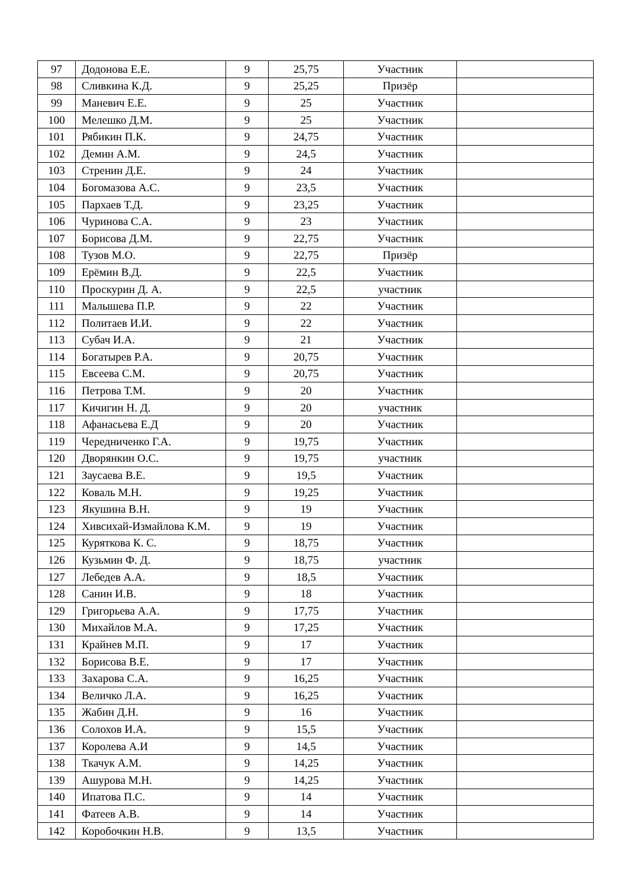| 97 | Додонова Е.Е. | 9 | 25,75 | Участник | |
| 98 | Сливкина К.Д. | 9 | 25,25 | Призёр | |
| 99 | Маневич Е.Е. | 9 | 25 | Участник | |
| 100 | Мелешко Д.М. | 9 | 25 | Участник | |
| 101 | Рябикин П.К. | 9 | 24,75 | Участник | |
| 102 | Демин А.М. | 9 | 24,5 | Участник | |
| 103 | Стренин Д.Е. | 9 | 24 | Участник | |
| 104 | Богомазова А.С. | 9 | 23,5 | Участник | |
| 105 | Пархаев Т.Д. | 9 | 23,25 | Участник | |
| 106 | Чуринова С.А. | 9 | 23 | Участник | |
| 107 | Борисова Д.М. | 9 | 22,75 | Участник | |
| 108 | Тузов М.О. | 9 | 22,75 | Призёр | |
| 109 | Ерёмин В.Д. | 9 | 22,5 | Участник | |
| 110 | Проскурин Д. А. | 9 | 22,5 | участник | |
| 111 | Малышева П.Р. | 9 | 22 | Участник | |
| 112 | Политаев И.И. | 9 | 22 | Участник | |
| 113 | Субач И.А. | 9 | 21 | Участник | |
| 114 | Богатырев Р.А. | 9 | 20,75 | Участник | |
| 115 | Евсеева С.М. | 9 | 20,75 | Участник | |
| 116 | Петрова Т.М. | 9 | 20 | Участник | |
| 117 | Кичигин Н. Д. | 9 | 20 | участник | |
| 118 | Афанасьева Е.Д | 9 | 20 | Участник | |
| 119 | Чередниченко Г.А. | 9 | 19,75 | Участник | |
| 120 | Дворянкин О.С. | 9 | 19,75 | участник | |
| 121 | Заусаева В.Е. | 9 | 19,5 | Участник | |
| 122 | Коваль М.Н. | 9 | 19,25 | Участник | |
| 123 | Якушина В.Н. | 9 | 19 | Участник | |
| 124 | Хивсихай-Измайлова К.М. | 9 | 19 | Участник | |
| 125 | Куряткова К. С. | 9 | 18,75 | Участник | |
| 126 | Кузьмин Ф. Д. | 9 | 18,75 | участник | |
| 127 | Лебедев А.А. | 9 | 18,5 | Участник | |
| 128 | Санин И.В. | 9 | 18 | Участник | |
| 129 | Григорьева А.А. | 9 | 17,75 | Участник | |
| 130 | Михайлов М.А. | 9 | 17,25 | Участник | |
| 131 | Крайнев М.П. | 9 | 17 | Участник | |
| 132 | Борисова В.Е. | 9 | 17 | Участник | |
| 133 | Захарова С.А. | 9 | 16,25 | Участник | |
| 134 | Величко Л.А. | 9 | 16,25 | Участник | |
| 135 | Жабин Д.Н. | 9 | 16 | Участник | |
| 136 | Солохов И.А. | 9 | 15,5 | Участник | |
| 137 | Королева А.И | 9 | 14,5 | Участник | |
| 138 | Ткачук А.М. | 9 | 14,25 | Участник | |
| 139 | Ашурова М.Н. | 9 | 14,25 | Участник | |
| 140 | Ипатова П.С. | 9 | 14 | Участник | |
| 141 | Фатеев А.В. | 9 | 14 | Участник | |
| 142 | Коробочкин Н.В. | 9 | 13,5 | Участник | |